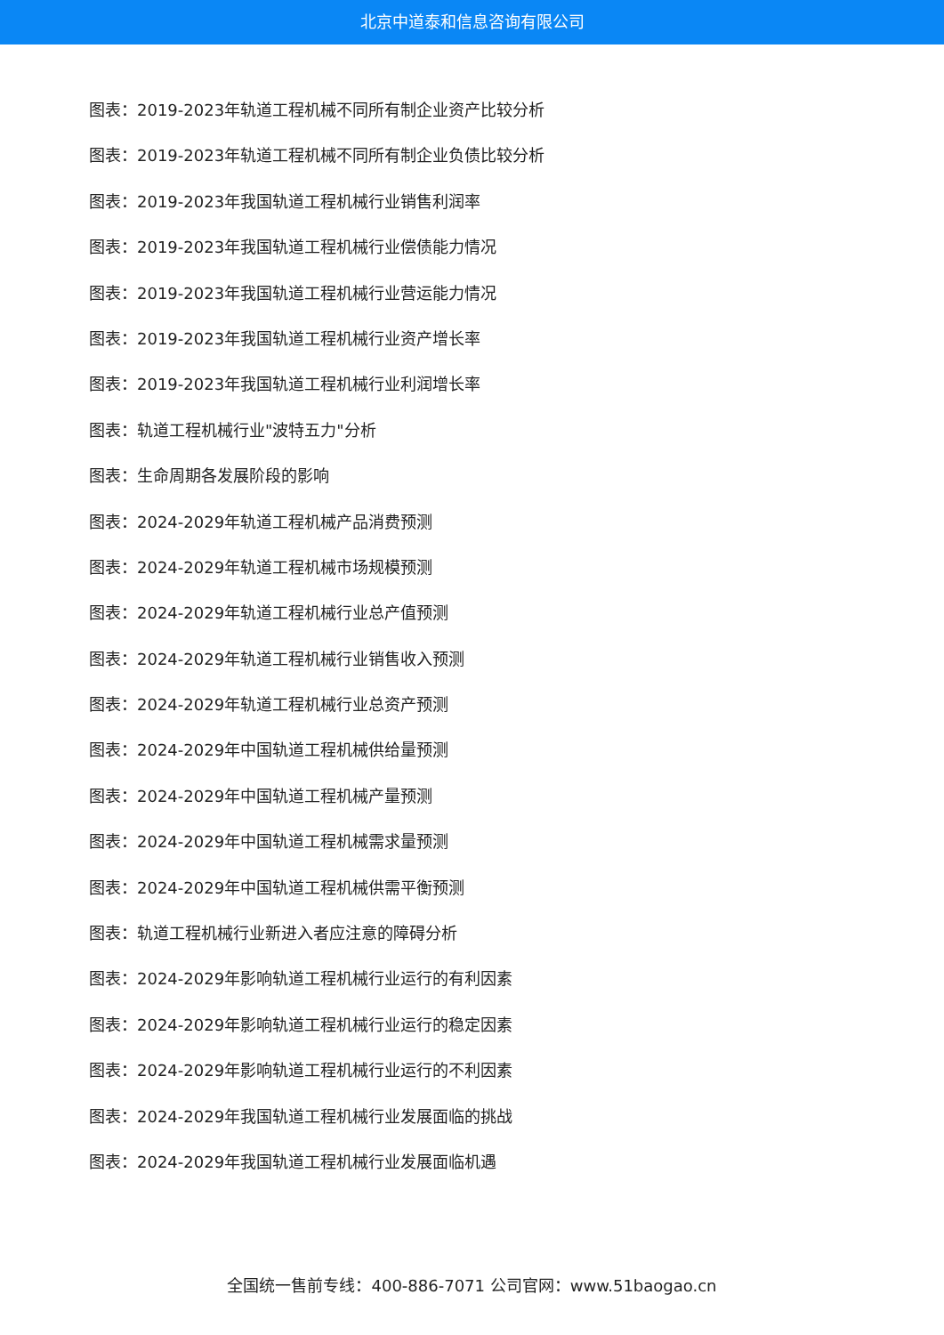北京中道泰和信息咨询有限公司
图表：2019-2023年轨道工程机械不同所有制企业资产比较分析
图表：2019-2023年轨道工程机械不同所有制企业负债比较分析
图表：2019-2023年我国轨道工程机械行业销售利润率
图表：2019-2023年我国轨道工程机械行业偿债能力情况
图表：2019-2023年我国轨道工程机械行业营运能力情况
图表：2019-2023年我国轨道工程机械行业资产增长率
图表：2019-2023年我国轨道工程机械行业利润增长率
图表：轨道工程机械行业"波特五力"分析
图表：生命周期各发展阶段的影响
图表：2024-2029年轨道工程机械产品消费预测
图表：2024-2029年轨道工程机械市场规模预测
图表：2024-2029年轨道工程机械行业总产值预测
图表：2024-2029年轨道工程机械行业销售收入预测
图表：2024-2029年轨道工程机械行业总资产预测
图表：2024-2029年中国轨道工程机械供给量预测
图表：2024-2029年中国轨道工程机械产量预测
图表：2024-2029年中国轨道工程机械需求量预测
图表：2024-2029年中国轨道工程机械供需平衡预测
图表：轨道工程机械行业新进入者应注意的障碍分析
图表：2024-2029年影响轨道工程机械行业运行的有利因素
图表：2024-2029年影响轨道工程机械行业运行的稳定因素
图表：2024-2029年影响轨道工程机械行业运行的不利因素
图表：2024-2029年我国轨道工程机械行业发展面临的挑战
图表：2024-2029年我国轨道工程机械行业发展面临机遇
全国统一售前专线：400-886-7071 公司官网：www.51baogao.cn